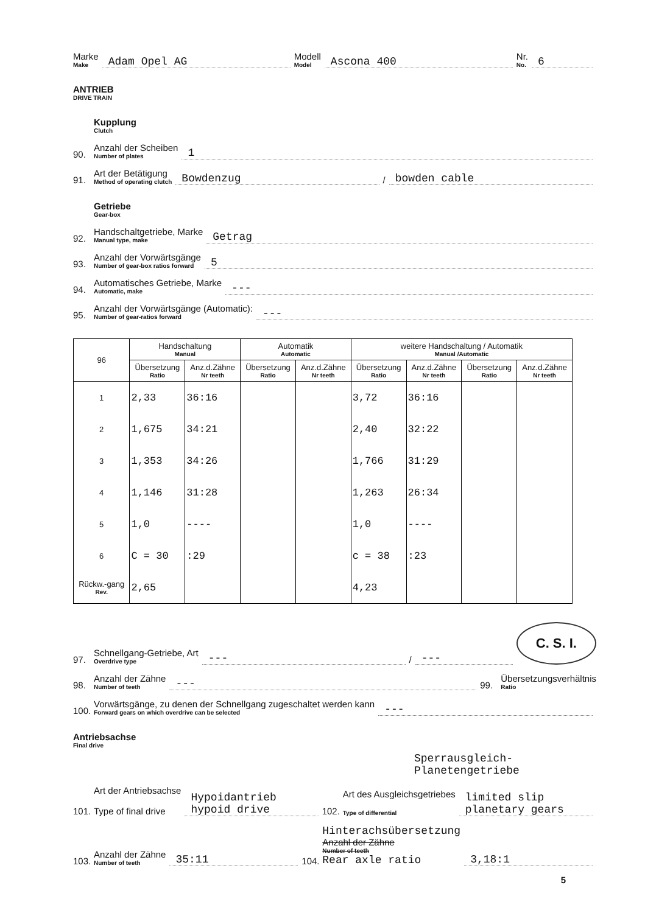Marke
Make
Adam Opel AG
Modell
Model
Ascona 400
Nr.
No.
6
ANTRIEB
DRIVE TRAIN
Kupplung
Clutch
90.
Anzahl der Scheiben
Number of plates
1
91.
Art der Betätigung
Method of operating clutch
Bowdenzug
/
bowden cable
Getriebe
Gear-box
92.
Handschaltgetriebe, Marke
Manual type, make
Getrag
93.
Anzahl der Vorwärtsgänge
Number of gear-box ratios forward
5
94.
Automatisches Getriebe, Marke
Automatic, make
---
95.
Anzahl der Vorwärtsgänge (Automatic):
Number of gear-ratios forward
---
| 96 | Handschaltung Manual | | Automatik Automatic | | weitere Handschaltung / Automatik Manual /Automatic | | | |
| --- | --- | --- | --- | --- | --- | --- | --- | --- |
| | Übersetzung Ratio | Anz.d.Zähne Nr teeth | Übersetzung Ratio | Anz.d.Zähne Nr teeth | Übersetzung Ratio | Anz.d.Zähne Nr teeth | Übersetzung Ratio | Anz.d.Zähne Nr teeth |
| 1 | 2,33 | 36:16 | | | 3,72 | 36:16 | | |
| 2 | 1,675 | 34:21 | | | 2,40 | 32:22 | | |
| 3 | 1,353 | 34:26 | | | 1,766 | 31:29 | | |
| 4 | 1,146 | 31:28 | | | 1,263 | 26:34 | | |
| 5 | 1,0 | ---- | | | 1,0 | ---- | | |
| 6 | C = 30 | :29 | | | c = 38 | :23 | | |
| Rückw.-gang Rev. | 2,65 | | | | 4,23 | | | |
97.
Schnellgang-Getriebe, Art
Overdrive type
---
/
---
C. S. I.
98.
Anzahl der Zähne
Number of teeth
---
99.
Übersetzungsverhältnis
Ratio
100.
Vorwärtsgänge, zu denen der Schnellgang zugeschaltet werden kann
Forward gears on which overdrive can be selected
---
Antriebsachse
Final drive
Sperrausgleich-
Planetengetriebe
101.
Art der Antriebsachse
Type of final drive
Hypoidantrieb
hypoid drive
102.
Art des Ausgleichsgetriebes
Type of differential
limited slip planetary gears
103.
Anzahl der Zähne
Number of teeth
35:11
104.
Hinterachsübersetzung
Anzahl der Zähne
Number of teeth
Rear axle ratio
3,18:1
5